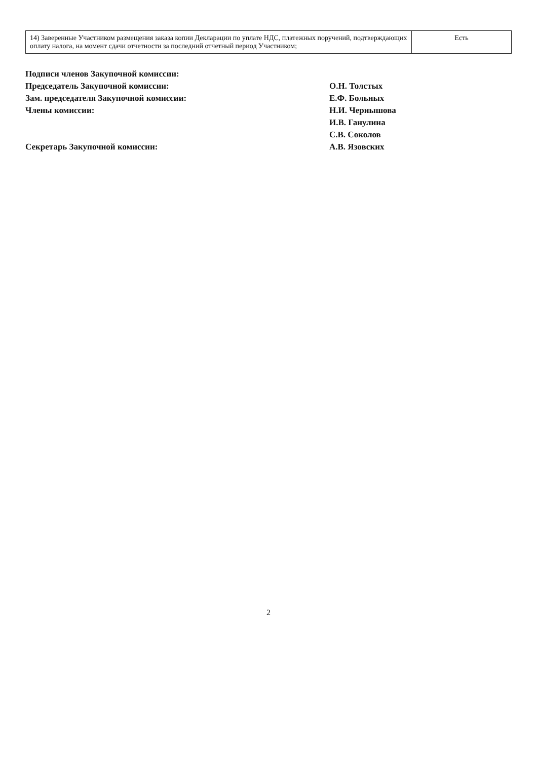| 14) Заверенные Участником размещения заказа копии Декларации по уплате НДС, платежных поручений, подтверждающих оплату налога, на момент сдачи отчетности за последний отчетный период Участником; | Есть |
Подписи членов Закупочной комиссии:
Председатель Закупочной комиссии: О.Н. Толстых
Зам. председателя Закупочной комиссии: Е.Ф. Больных
Члены комиссии: Н.И. Чернышова
И.В. Ганулина
С.В. Соколов
Секретарь Закупочной комиссии: А.В. Язовских
2